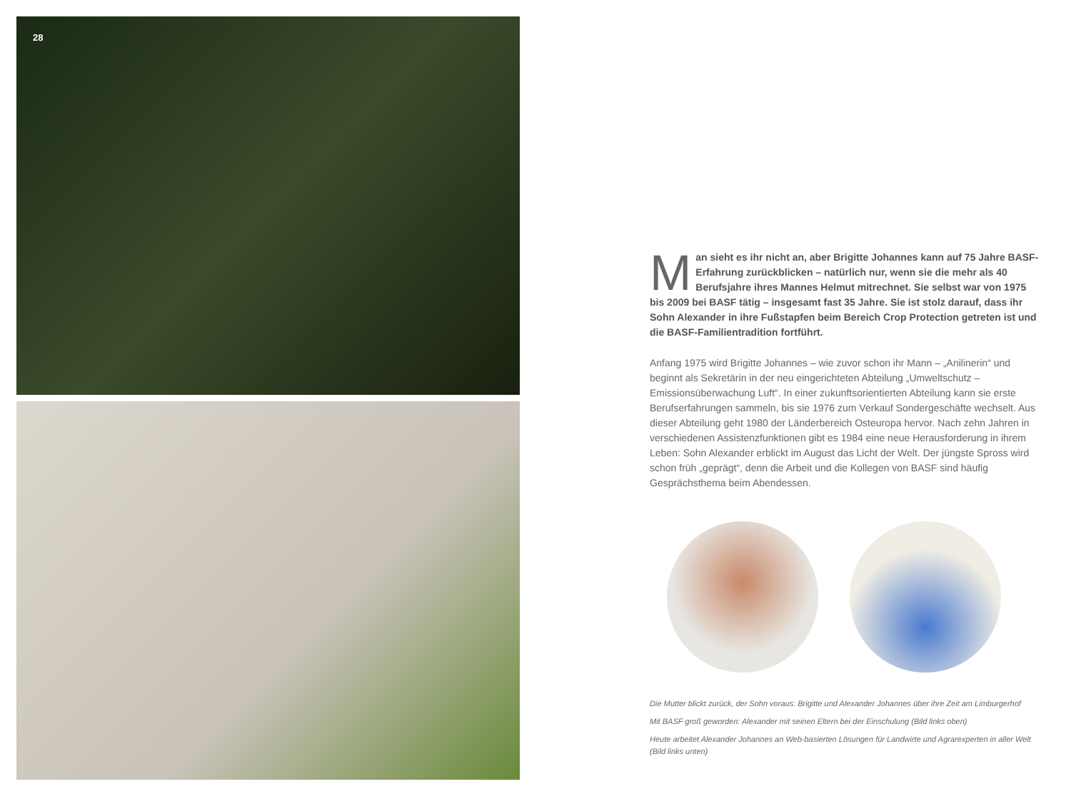28
Man sieht es ihr nicht an, aber Brigitte Johannes kann auf 75 Jahre BASF-Erfahrung zurückblicken – natürlich nur, wenn sie die mehr als 40 Berufsjahre ihres Mannes Helmut mitrechnet. Sie selbst war von 1975 bis 2009 bei BASF tätig – insgesamt fast 35 Jahre. Sie ist stolz darauf, dass ihr Sohn Alexander in ihre Fußstapfen beim Bereich Crop Protection getreten ist und die BASF-Familientradition fortführt.
Anfang 1975 wird Brigitte Johannes – wie zuvor schon ihr Mann – „Anilinerin“ und beginnt als Sekretärin in der neu eingerichteten Abteilung „Umweltschutz – Emissionsüberwachung Luft“. In einer zukunftsorientierten Abteilung kann sie erste Berufserfahrungen sammeln, bis sie 1976 zum Verkauf Sondergeschäfte wechselt. Aus dieser Abteilung geht 1980 der Länderbereich Osteuropa hervor. Nach zehn Jahren in verschiedenen Assistenzfunktionen gibt es 1984 eine neue Herausforderung in ihrem Leben: Sohn Alexander erblickt im August das Licht der Welt. Der jüngste Spross wird schon früh „geprägt“, denn die Arbeit und die Kollegen von BASF sind häufig Gesprächsthema beim Abendessen.
Die Mutter blickt zurück, der Sohn voraus: Brigitte und Alexander Johannes über ihre Zeit am Limburgerhof
Mit BASF groß geworden: Alexander mit seinen Eltern bei der Einschulung (Bild links oben)
Heute arbeitet Alexander Johannes an Web-basierten Lösungen für Landwirte und Agrarexperten in aller Welt (Bild links unten)